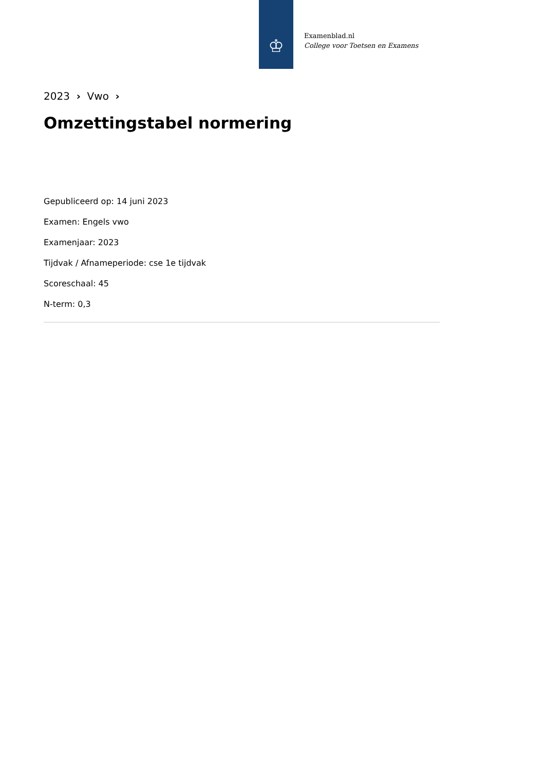♔
Examenblad.nl
College voor Toetsen en Examens
2023 › Vwo ›
Omzettingstabel normering
Gepubliceerd op: 14 juni 2023
Examen: Engels vwo
Examenjaar: 2023
Tijdvak / Afnameperiode: cse 1e tijdvak
Scoreschaal: 45
N-term: 0,3